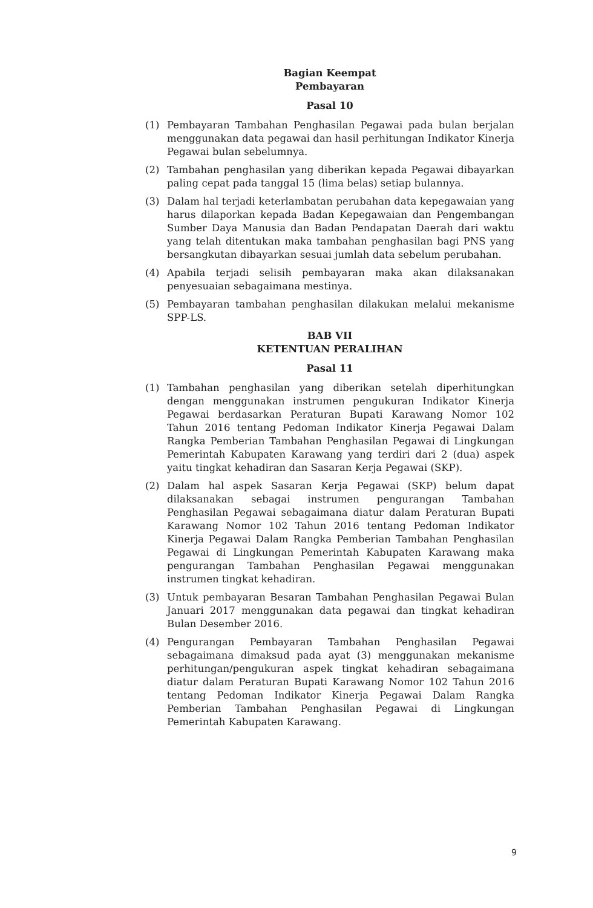Bagian Keempat
Pembayaran
Pasal 10
(1) Pembayaran Tambahan Penghasilan Pegawai pada bulan berjalan menggunakan data pegawai dan hasil perhitungan Indikator Kinerja Pegawai bulan sebelumnya.
(2) Tambahan penghasilan yang diberikan kepada Pegawai dibayarkan paling cepat pada tanggal 15 (lima belas) setiap bulannya.
(3) Dalam hal terjadi keterlambatan perubahan data kepegawaian yang harus dilaporkan kepada Badan Kepegawaian dan Pengembangan Sumber Daya Manusia dan Badan Pendapatan Daerah dari waktu yang telah ditentukan maka tambahan penghasilan bagi PNS yang bersangkutan dibayarkan sesuai jumlah data sebelum perubahan.
(4) Apabila terjadi selisih pembayaran maka akan dilaksanakan penyesuaian sebagaimana mestinya.
(5) Pembayaran tambahan penghasilan dilakukan melalui mekanisme SPP-LS.
BAB VII
KETENTUAN PERALIHAN
Pasal 11
(1) Tambahan penghasilan yang diberikan setelah diperhitungkan dengan menggunakan instrumen pengukuran Indikator Kinerja Pegawai berdasarkan Peraturan Bupati Karawang Nomor 102 Tahun 2016 tentang Pedoman Indikator Kinerja Pegawai Dalam Rangka Pemberian Tambahan Penghasilan Pegawai di Lingkungan Pemerintah Kabupaten Karawang yang terdiri dari 2 (dua) aspek yaitu tingkat kehadiran dan Sasaran Kerja Pegawai (SKP).
(2) Dalam hal aspek Sasaran Kerja Pegawai (SKP) belum dapat dilaksanakan sebagai instrumen pengurangan Tambahan Penghasilan Pegawai sebagaimana diatur dalam Peraturan Bupati Karawang Nomor 102 Tahun 2016 tentang Pedoman Indikator Kinerja Pegawai Dalam Rangka Pemberian Tambahan Penghasilan Pegawai di Lingkungan Pemerintah Kabupaten Karawang maka pengurangan Tambahan Penghasilan Pegawai menggunakan instrumen tingkat kehadiran.
(3) Untuk pembayaran Besaran Tambahan Penghasilan Pegawai Bulan Januari 2017 menggunakan data pegawai dan tingkat kehadiran Bulan Desember 2016.
(4) Pengurangan Pembayaran Tambahan Penghasilan Pegawai sebagaimana dimaksud pada ayat (3) menggunakan mekanisme perhitungan/pengukuran aspek tingkat kehadiran sebagaimana diatur dalam Peraturan Bupati Karawang Nomor 102 Tahun 2016 tentang Pedoman Indikator Kinerja Pegawai Dalam Rangka Pemberian Tambahan Penghasilan Pegawai di Lingkungan Pemerintah Kabupaten Karawang.
9